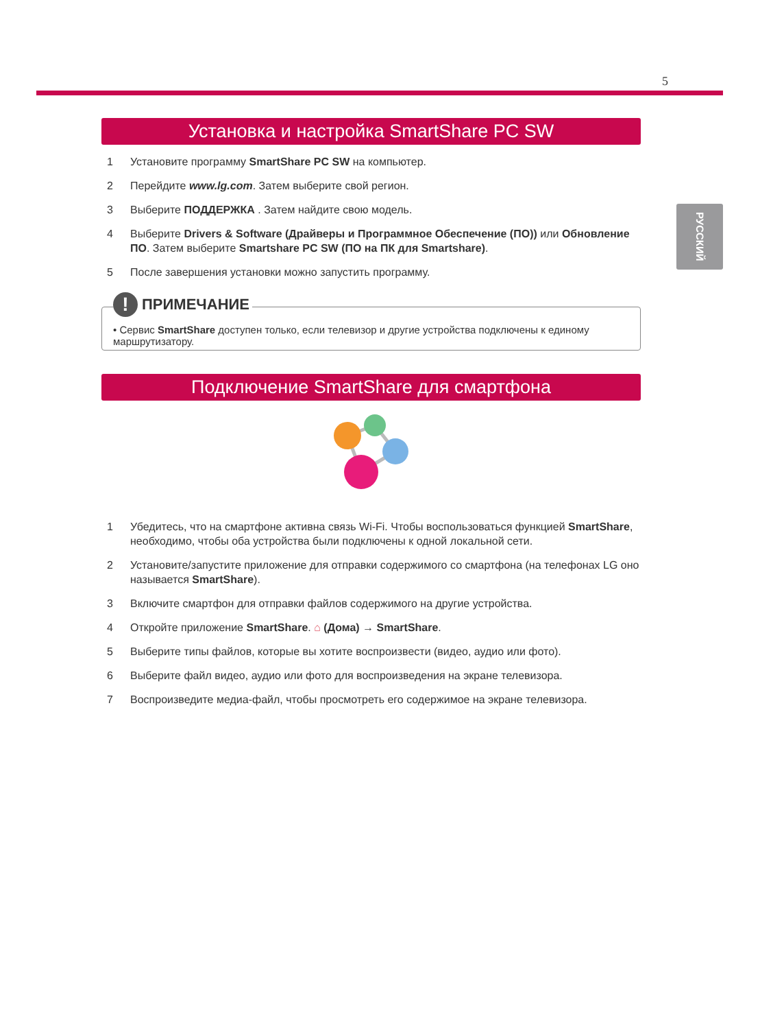5
РУССКИЙ
Установка и настройка SmartShare PC SW
1 Установите программу SmartShare PC SW на компьютер.
2 Перейдите www.lg.com. Затем выберите свой регион.
3 Выберите ПОДДЕРЖКА . Затем найдите свою модель.
4 Выберите Drivers & Software (Драйверы и Программное Обеспечение (ПО)) или Обновление ПО. Затем выберите Smartshare PC SW (ПО на ПК для Smartshare).
5 После завершения установки можно запустить программу.
! ПРИМЕЧАНИЕ
• Сервис SmartShare доступен только, если телевизор и другие устройства подключены к единому маршрутизатору.
Подключение SmartShare для смартфона
1 Убедитесь, что на смартфоне активна связь Wi-Fi. Чтобы воспользоваться функцией SmartShare, необходимо, чтобы оба устройства были подключены к одной локальной сети.
2 Установите/запустите приложение для отправки содержимого со смартфона (на телефонах LG оно называется SmartShare).
3 Включите смартфон для отправки файлов содержимого на другие устройства.
4 Откройте приложение SmartShare. ⌂ (Дома) → SmartShare.
5 Выберите типы файлов, которые вы хотите воспроизвести (видео, аудио или фото).
6 Выберите файл видео, аудио или фото для воспроизведения на экране телевизора.
7 Воспроизведите медиа-файл, чтобы просмотреть его содержимое на экране телевизора.